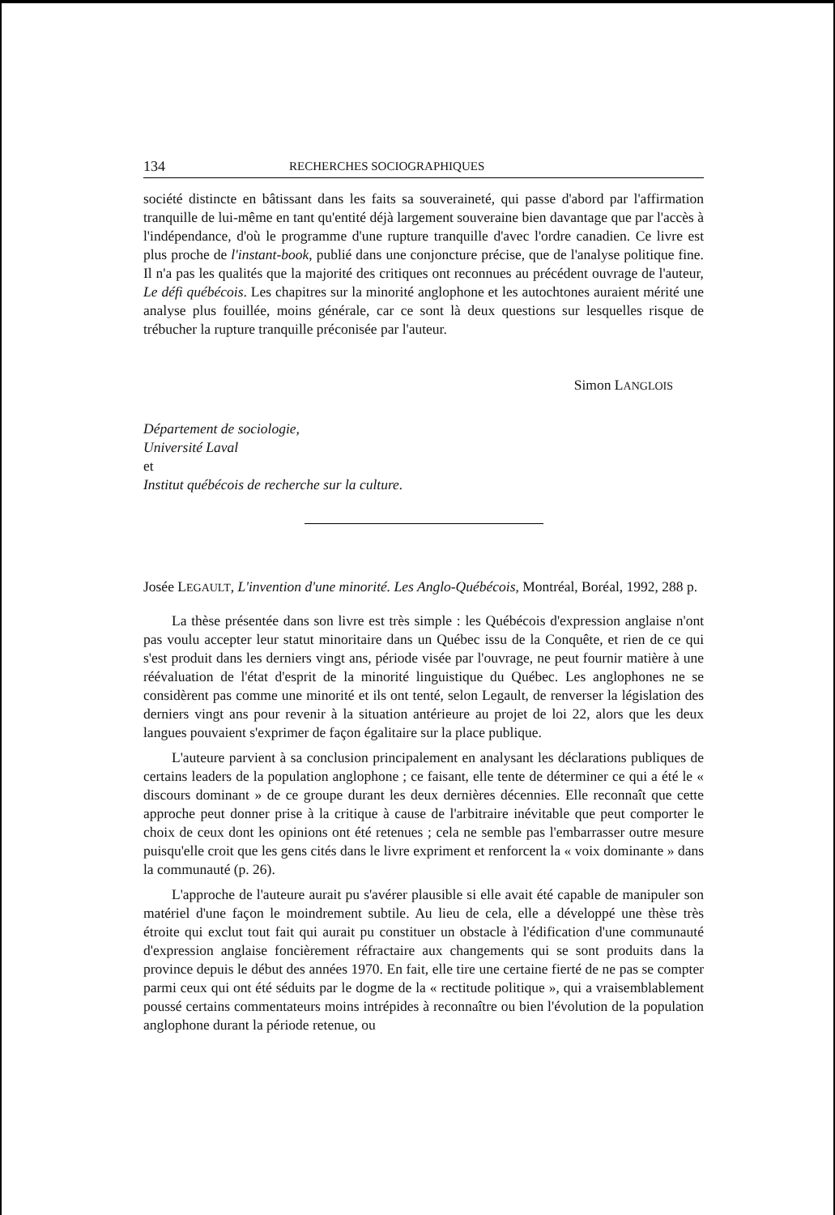134 RECHERCHES SOCIOGRAPHIQUES
société distincte en bâtissant dans les faits sa souveraineté, qui passe d'abord par l'affirmation tranquille de lui-même en tant qu'entité déjà largement souveraine bien davantage que par l'accès à l'indépendance, d'où le programme d'une rupture tranquille d'avec l'ordre canadien. Ce livre est plus proche de l'instant-book, publié dans une conjoncture précise, que de l'analyse politique fine. Il n'a pas les qualités que la majorité des critiques ont reconnues au précédent ouvrage de l'auteur, Le défi québécois. Les chapitres sur la minorité anglophone et les autochtones auraient mérité une analyse plus fouillée, moins générale, car ce sont là deux questions sur lesquelles risque de trébucher la rupture tranquille préconisée par l'auteur.
Simon LANGLOIS
Département de sociologie,
Université Laval
et
Institut québécois de recherche sur la culture.
Josée LEGAULT, L'invention d'une minorité. Les Anglo-Québécois, Montréal, Boréal, 1992, 288 p.
La thèse présentée dans son livre est très simple : les Québécois d'expression anglaise n'ont pas voulu accepter leur statut minoritaire dans un Québec issu de la Conquête, et rien de ce qui s'est produit dans les derniers vingt ans, période visée par l'ouvrage, ne peut fournir matière à une réévaluation de l'état d'esprit de la minorité linguistique du Québec. Les anglophones ne se considèrent pas comme une minorité et ils ont tenté, selon Legault, de renverser la législation des derniers vingt ans pour revenir à la situation antérieure au projet de loi 22, alors que les deux langues pouvaient s'exprimer de façon égalitaire sur la place publique.
L'auteure parvient à sa conclusion principalement en analysant les déclarations publiques de certains leaders de la population anglophone ; ce faisant, elle tente de déterminer ce qui a été le « discours dominant » de ce groupe durant les deux dernières décennies. Elle reconnaît que cette approche peut donner prise à la critique à cause de l'arbitraire inévitable que peut comporter le choix de ceux dont les opinions ont été retenues ; cela ne semble pas l'embarrasser outre mesure puisqu'elle croit que les gens cités dans le livre expriment et renforcent la « voix dominante » dans la communauté (p. 26).
L'approche de l'auteure aurait pu s'avérer plausible si elle avait été capable de manipuler son matériel d'une façon le moindrement subtile. Au lieu de cela, elle a développé une thèse très étroite qui exclut tout fait qui aurait pu constituer un obstacle à l'édification d'une communauté d'expression anglaise foncièrement réfractaire aux changements qui se sont produits dans la province depuis le début des années 1970. En fait, elle tire une certaine fierté de ne pas se compter parmi ceux qui ont été séduits par le dogme de la « rectitude politique », qui a vraisemblablement poussé certains commentateurs moins intrépides à reconnaître ou bien l'évolution de la population anglophone durant la période retenue, ou